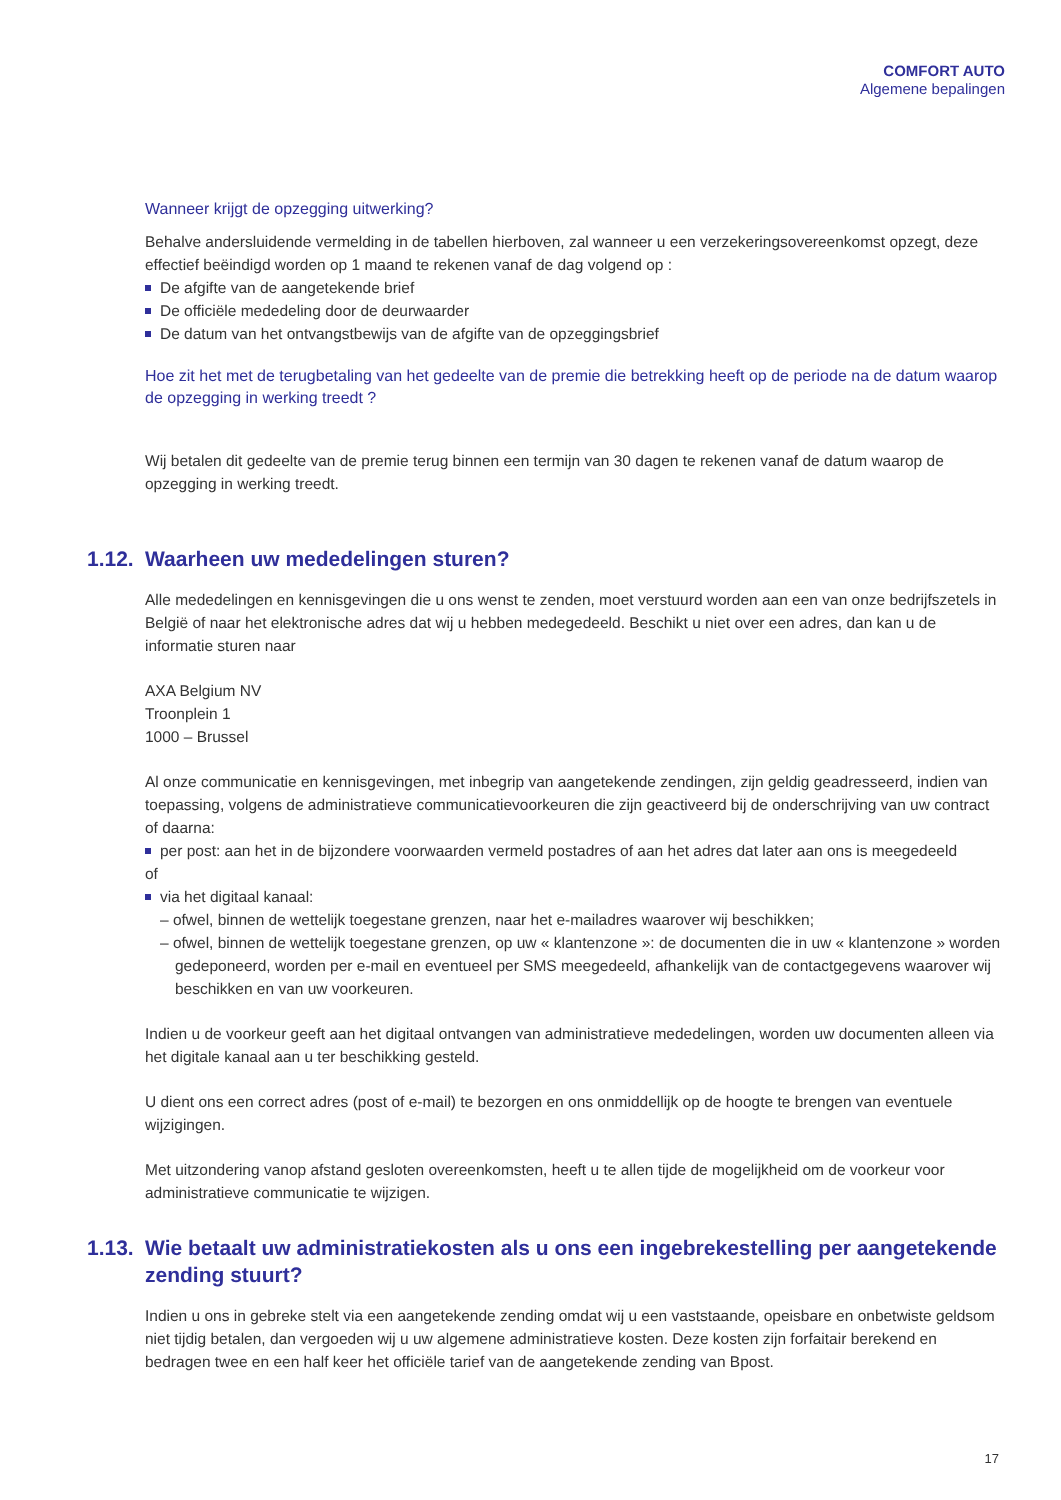COMFORT AUTO
Algemene bepalingen
Wanneer krijgt de opzegging uitwerking?
Behalve andersluidende vermelding in de tabellen hierboven, zal wanneer u een verzekeringsovereenkomst opzegt, deze effectief beëindigd worden op 1 maand te rekenen vanaf de dag volgend op :
De afgifte van de aangetekende brief
De officiële mededeling door de deurwaarder
De datum van het ontvangstbewijs van de afgifte van de opzeggingsbrief
Hoe zit het met de terugbetaling van het gedeelte van de premie die betrekking heeft op de periode na de datum waarop de opzegging in werking treedt ?
Wij betalen dit gedeelte van de premie terug binnen een termijn van 30 dagen te rekenen vanaf de datum waarop de opzegging in werking treedt.
1.12. Waarheen uw mededelingen sturen?
Alle mededelingen en kennisgevingen die u ons wenst te zenden, moet verstuurd worden aan een van onze bedrijfszetels in België of naar het elektronische adres dat wij u hebben medegedeeld. Beschikt u niet over een adres, dan kan u de informatie sturen naar
AXA Belgium NV
Troonplein 1
1000 – Brussel
Al onze communicatie en kennisgevingen, met inbegrip van aangetekende zendingen, zijn geldig geadresseerd, indien van toepassing, volgens de administratieve communicatievoorkeuren die zijn geactiveerd bij de onderschrijving van uw contract of daarna:
per post: aan het in de bijzondere voorwaarden vermeld postadres of aan het adres dat later aan ons is meegedeeld
of
via het digitaal kanaal:
– ofwel, binnen de wettelijk toegestane grenzen, naar het e-mailadres waarover wij beschikken;
– ofwel, binnen de wettelijk toegestane grenzen, op uw « klantenzone »: de documenten die in uw « klantenzone » worden gedeponeerd, worden per e-mail en eventueel per SMS meegedeeld, afhankelijk van de contactgegevens waarover wij beschikken en van uw voorkeuren.
Indien u de voorkeur geeft aan het digitaal ontvangen van administratieve mededelingen, worden uw documenten alleen via het digitale kanaal aan u ter beschikking gesteld.
U dient ons een correct adres (post of e-mail) te bezorgen en ons onmiddellijk op de hoogte te brengen van eventuele wijzigingen.
Met uitzondering vanop afstand gesloten overeenkomsten, heeft u te allen tijde de mogelijkheid om de voorkeur voor administratieve communicatie te wijzigen.
1.13. Wie betaalt uw administratiekosten als u ons een ingebrekestelling per aangetekende zending stuurt?
Indien u ons in gebreke stelt via een aangetekende zending omdat wij u een vaststaande, opeisbare en onbetwiste geldsom niet tijdig betalen, dan vergoeden wij u uw algemene administratieve kosten. Deze kosten zijn forfaitair berekend en bedragen twee en een half keer het officiële tarief van de aangetekende zending van Bpost.
17